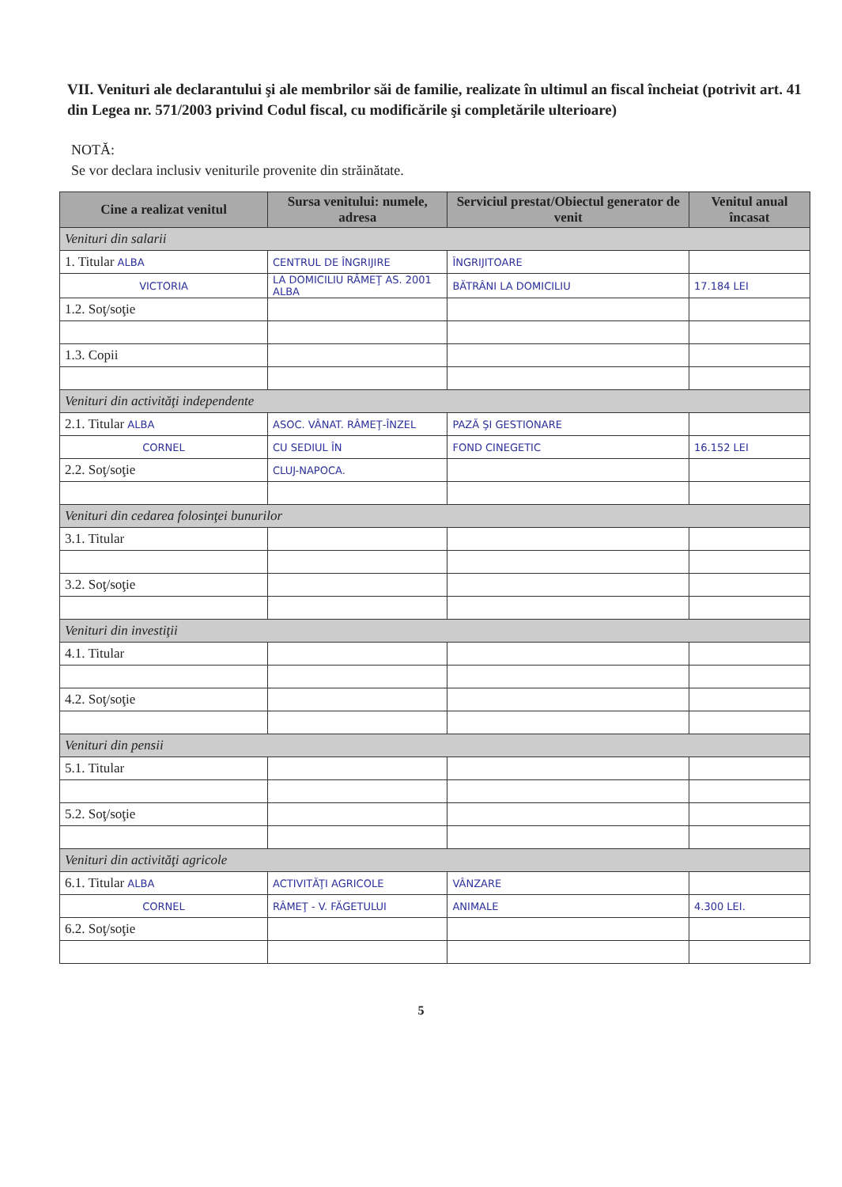VII. Venituri ale declarantului şi ale membrilor săi de familie, realizate în ultimul an fiscal încheiat (potrivit art. 41 din Legea nr. 571/2003 privind Codul fiscal, cu modificările şi completările ulterioare)
NOTĂ:
Se vor declara inclusiv veniturile provenite din străinătate.
| Cine a realizat venitul | Sursa venitului: numele, adresa | Serviciul prestat/Obiectul generator de venit | Venitul anual încasat |
| --- | --- | --- | --- |
| Venituri din salarii | | | |
| 1. Titular ALBA | CENTRUL DE ÎNGRIJIRE | ÎNGRIJITOARE | |
| VICTORIA | LA DOMICILIU RÂMEŢ AS. 2001 ALBA | BĂTRÂNI LA DOMICILIU | 17.184 LEI |
| 1.2. Soţ/soţie | | | |
| 1.3. Copii | | | |
| Venituri din activităţi independente | | | |
| 2.1. Titular ALBA | ASOC. VÂNAT. RÂMEŢ-ÎNZEL | PAZĂ ŞI GESTIONARE | |
| CORNEL | CU SEDIUL ÎN | FOND CINEGETIC | 16.152 LEI |
| 2.2. Soţ/soţie | CLUJ-NAPOCA. | | |
| Venituri din cedarea folosinţei bunurilor | | | |
| 3.1. Titular | | | |
| 3.2. Soţ/soţie | | | |
| Venituri din investiţii | | | |
| 4.1. Titular | | | |
| 4.2. Soţ/soţie | | | |
| Venituri din pensii | | | |
| 5.1. Titular | | | |
| 5.2. Soţ/soţie | | | |
| Venituri din activităţi agricole | | | |
| 6.1. Titular ALBA | ACTIVITĂŢI AGRICOLE | VÂNZARE | |
| CORNEL | RÂMEŢ - V. FĂGETULUI | ANIMALE | 4.300 LEI. |
| 6.2. Soţ/soţie | | | |
5